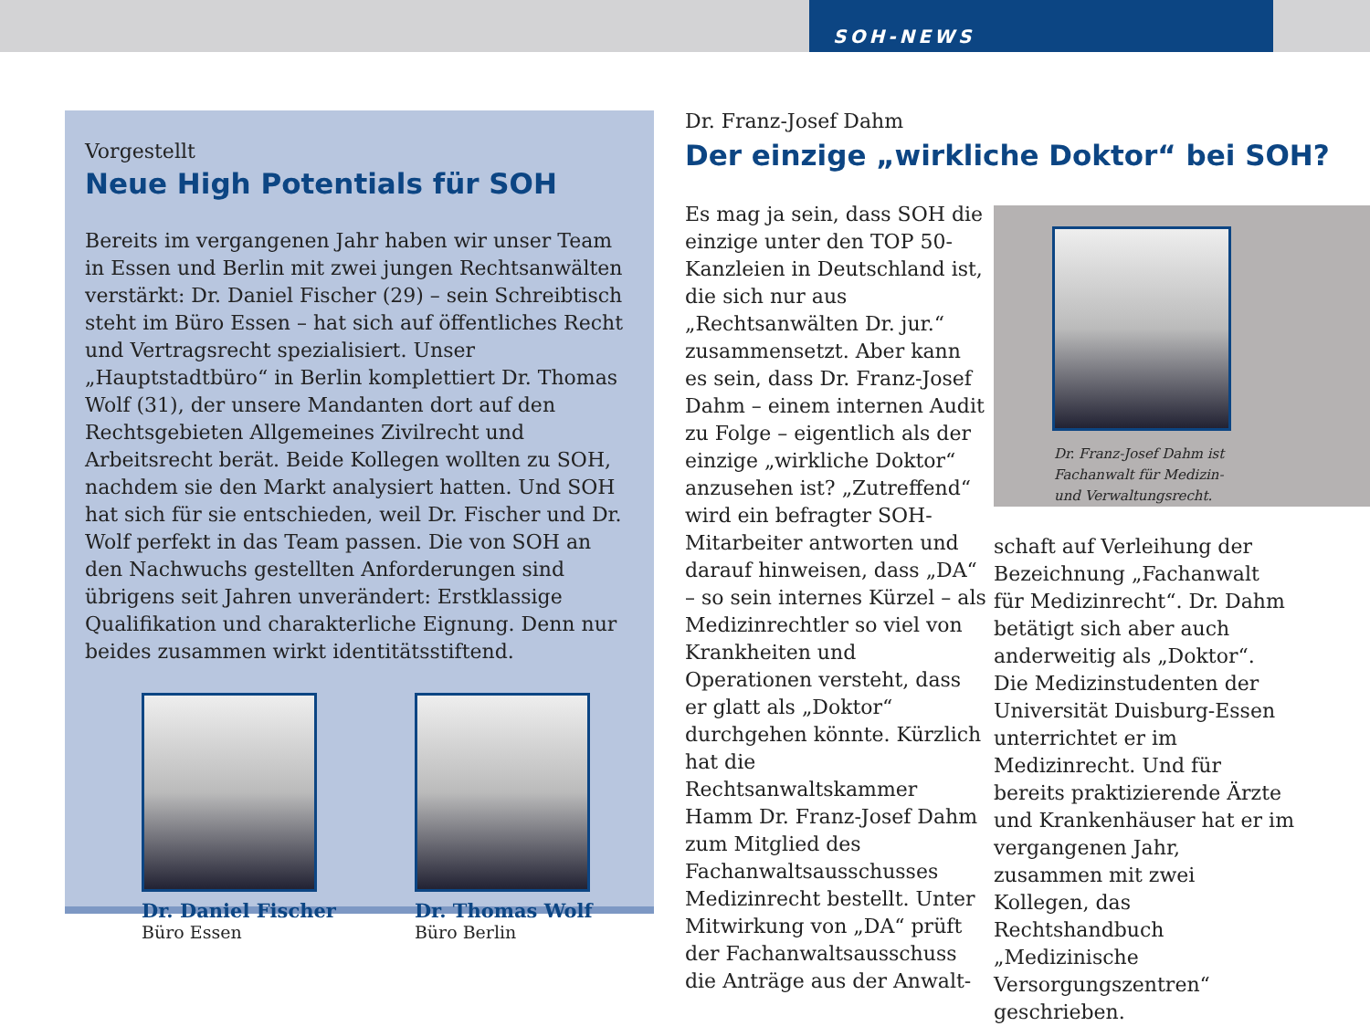SOH-NEWS
Vorgestellt
Neue High Potentials für SOH
Bereits im vergangenen Jahr haben wir unser Team in Essen und Berlin mit zwei jungen Rechtsanwälten verstärkt: Dr. Daniel Fischer (29) – sein Schreibtisch steht im Büro Essen – hat sich auf öffentliches Recht und Vertragsrecht spezialisiert. Unser „Hauptstadtbüro“ in Berlin komplettiert Dr. Thomas Wolf (31), der unsere Mandanten dort auf den Rechtsgebieten Allgemeines Zivilrecht und Arbeitsrecht berät. Beide Kollegen wollten zu SOH, nachdem sie den Markt analysiert hatten. Und SOH hat sich für sie entschieden, weil Dr. Fischer und Dr. Wolf perfekt in das Team passen. Die von SOH an den Nachwuchs gestellten Anforderungen sind übrigens seit Jahren unverändert: Erstklassige Qualifikation und charakterliche Eignung. Denn nur beides zusammen wirkt identitätsstiftend.
Dr. Daniel Fischer
Büro Essen
Dr. Thomas Wolf
Büro Berlin
Dr. Franz-Josef Dahm
Der einzige „wirkliche Doktor“ bei SOH?
Es mag ja sein, dass SOH die einzige unter den TOP 50-Kanzleien in Deutschland ist, die sich nur aus „Rechtsanwälten Dr. jur.“ zusammensetzt. Aber kann es sein, dass Dr. Franz-Josef Dahm – einem internen Audit zu Folge – eigentlich als der einzige „wirkliche Doktor“ anzusehen ist? „Zutreffend“ wird ein befragter SOH-Mitarbeiter antworten und darauf hinweisen, dass „DA“ – so sein internes Kürzel – als Medizinrechtler so viel von Krankheiten und Operationen versteht, dass er glatt als „Doktor“ durchgehen könnte. Kürzlich hat die Rechtsanwaltskammer Hamm Dr. Franz-Josef Dahm zum Mitglied des Fachanwaltsausschusses Medizinrecht bestellt. Unter Mitwirkung von „DA“ prüft der Fachanwaltsausschuss die Anträge aus der Anwalt-
Dr. Franz-Josef Dahm ist
Fachanwalt für Medizin-
und Verwaltungsrecht.
schaft auf Verleihung der Bezeichnung „Fachanwalt für Medizinrecht“. Dr. Dahm betätigt sich aber auch anderweitig als „Doktor“. Die Medizinstudenten der Universität Duisburg-Essen unterrichtet er im Medizinrecht. Und für bereits praktizierende Ärzte und Krankenhäuser hat er im vergangenen Jahr, zusammen mit zwei Kollegen, das Rechtshandbuch „Medizinische Versorgungszentren“ geschrieben.